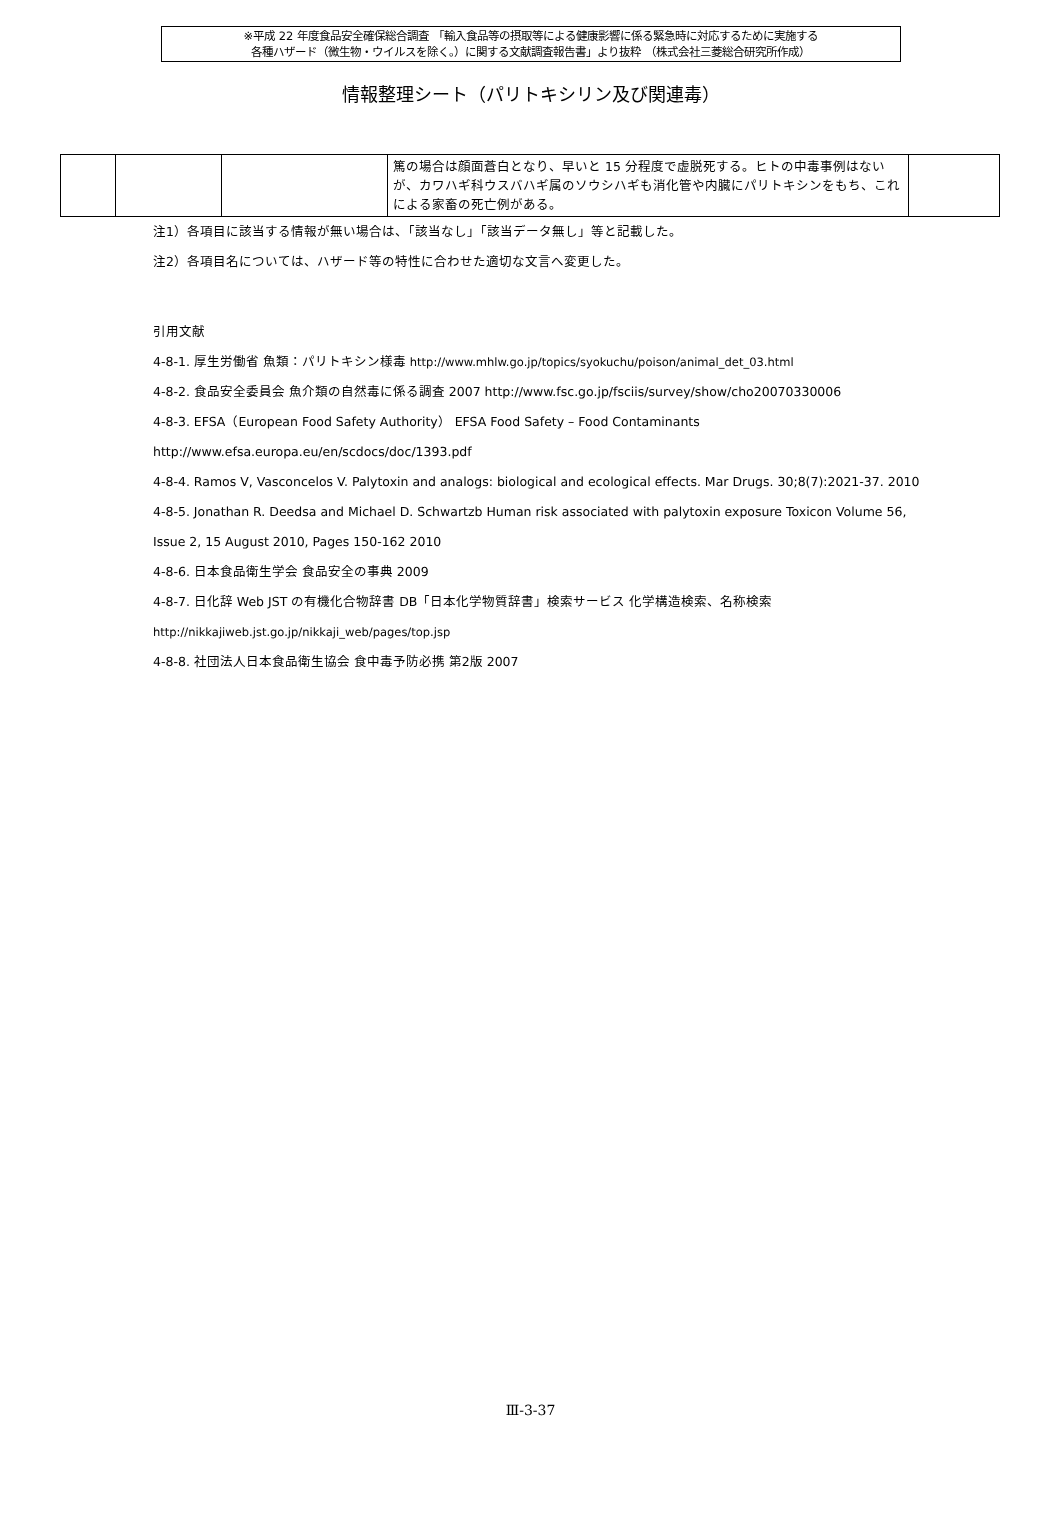※平成 22 年度食品安全確保総合調査 「輸入食品等の摂取等による健康影響に係る緊急時に対応するために実施する
各種ハザード（微生物・ウイルスを除く。）に関する文献調査報告書」より抜粋 （株式会社三菱総合研究所作成）
情報整理シート（パリトキシリン及び関連毒）
| | | | 篤の場合は顔面蒼白となり、早いと 15 分程度で虚脱死する。ヒトの中毒事例はないが、カワハギ科ウスバハギ属のソウシハギも消化管や内臓にパリトキシンをもち、これによる家畜の死亡例がある。 | |
注1）各項目に該当する情報が無い場合は、「該当なし」「該当データ無し」等と記載した。
注2）各項目名については、ハザード等の特性に合わせた適切な文言へ変更した。
引用文献
4-8-1. 厚生労働省 魚類：パリトキシン様毒 http://www.mhlw.go.jp/topics/syokuchu/poison/animal_det_03.html
4-8-2. 食品安全委員会 魚介類の自然毒に係る調査 2007 http://www.fsc.go.jp/fsciis/survey/show/cho20070330006
4-8-3. EFSA（European Food Safety Authority） EFSA Food Safety – Food Contaminants
http://www.efsa.europa.eu/en/scdocs/doc/1393.pdf
4-8-4. Ramos V, Vasconcelos V. Palytoxin and analogs: biological and ecological effects. Mar Drugs. 30;8(7):2021-37. 2010
4-8-5. Jonathan R. Deedsa and Michael D. Schwartzb Human risk associated with palytoxin exposure Toxicon Volume 56,
Issue 2, 15 August 2010, Pages 150-162 2010
4-8-6. 日本食品衛生学会 食品安全の事典 2009
4-8-7. 日化辞 Web JST の有機化合物辞書 DB「日本化学物質辞書」検索サービス 化学構造検索、名称検索
http://nikkajiweb.jst.go.jp/nikkaji_web/pages/top.jsp
4-8-8. 社団法人日本食品衛生協会 食中毒予防必携 第2版 2007
Ⅲ-3-37